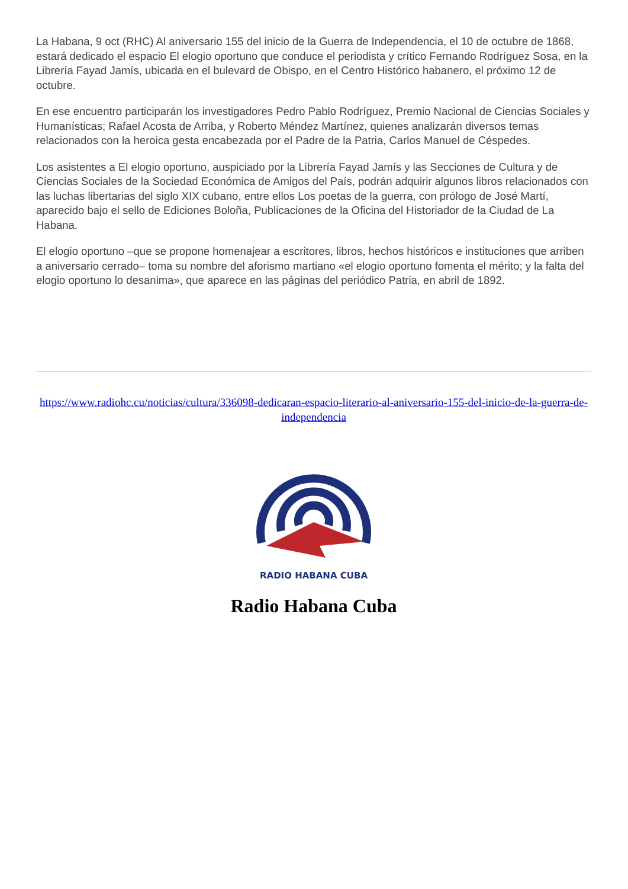La Habana, 9 oct (RHC) Al aniversario 155 del inicio de la Guerra de Independencia, el 10 de octubre de 1868, estará dedicado el espacio El elogio oportuno que conduce el periodista y crítico Fernando Rodríguez Sosa, en la Librería Fayad Jamís, ubicada en el bulevard de Obispo, en el Centro Histórico habanero, el próximo 12 de octubre.
En ese encuentro participarán los investigadores Pedro Pablo Rodríguez, Premio Nacional de Ciencias Sociales y Humanísticas; Rafael Acosta de Arriba, y Roberto Méndez Martínez, quienes analizarán diversos temas relacionados con la heroica gesta encabezada por el Padre de la Patria, Carlos Manuel de Céspedes.
Los asistentes a El elogio oportuno, auspiciado por la Librería Fayad Jamís y las Secciones de Cultura y de Ciencias Sociales de la Sociedad Económica de Amigos del País, podrán adquirir algunos libros relacionados con las luchas libertarias del siglo XIX cubano, entre ellos Los poetas de la guerra, con prólogo de José Martí, aparecido bajo el sello de Ediciones Boloña, Publicaciones de la Oficina del Historiador de la Ciudad de La Habana.
El elogio oportuno –que se propone homenajear a escritores, libros, hechos históricos e instituciones que arriben a aniversario cerrado– toma su nombre del aforismo martiano «el elogio oportuno fomenta el mérito; y la falta del elogio oportuno lo desanima», que aparece en las páginas del periódico Patria, en abril de 1892.
https://www.radiohc.cu/noticias/cultura/336098-dedicaran-espacio-literario-al-aniversario-155-del-inicio-de-la-guerra-de-independencia
RADIO HABANA CUBA
Radio Habana Cuba